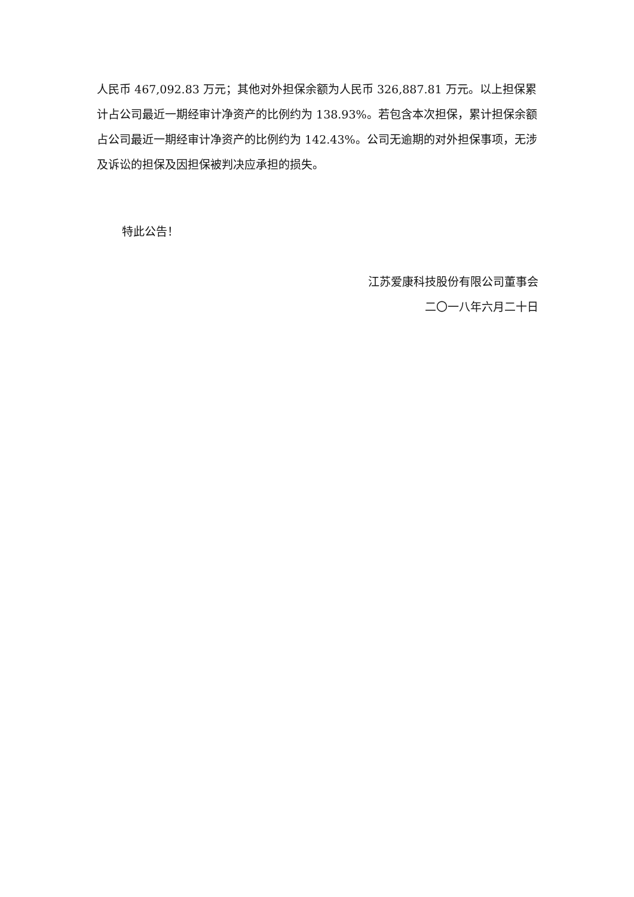人民币 467,092.83 万元；其他对外担保余额为人民币 326,887.81 万元。以上担保累计占公司最近一期经审计净资产的比例约为 138.93%。若包含本次担保，累计担保余额占公司最近一期经审计净资产的比例约为 142.43%。公司无逾期的对外担保事项，无涉及诉讼的担保及因担保被判决应承担的损失。
特此公告！
江苏爱康科技股份有限公司董事会
二〇一八年六月二十日